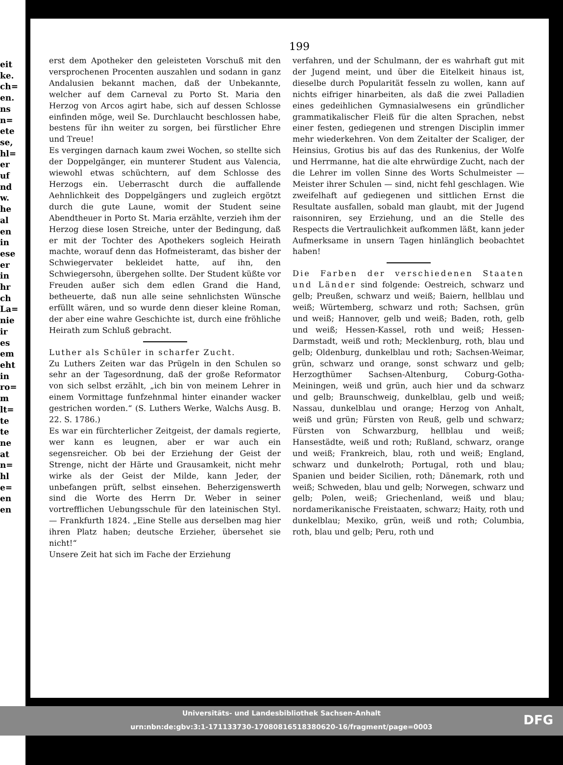eit
ke.
ch=
en.
ns
n=
ete
se,
hl=
er
uf
nd
w.
he
al
en
in
ese
er
in
hr
ch
La=
nie
ir
es
em
eht
in
ro=
m
lt=
te
te
ne
at
n=
hl
e=
en
en
199
erst dem Apotheker den geleisteten Vorschuß mit den versprochenen Procenten auszahlen und sodann in ganz Andalusien bekannt machen, daß der Unbekannte, welcher auf dem Carneval zu Porto St. Maria den Herzog von Arcos agirt habe, sich auf dessen Schlosse einfinden möge, weil Se. Durchlaucht beschlossen habe, bestens für ihn weiter zu sorgen, bei fürstlicher Ehre und Treue!
Es vergingen darnach kaum zwei Wochen, so stellte sich der Doppelgänger, ein munterer Student aus Valencia, wiewohl etwas schüchtern, auf dem Schlosse des Herzogs ein. Ueberrascht durch die auffallende Aehnlichkeit des Doppelgängers und zugleich ergötzt durch die gute Laune, womit der Student seine Abendtheuer in Porto St. Maria erzählte, verzieh ihm der Herzog diese losen Streiche, unter der Bedingung, daß er mit der Tochter des Apothekers sogleich Heirath machte, worauf denn das Hofmeisteramt, das bisher der Schwiegervater bekleidet hatte, auf ihn, den Schwiegersohn, übergehen sollte. Der Student küßte vor Freuden außer sich dem edlen Grand die Hand, betheuerte, daß nun alle seine sehnlichsten Wünsche erfüllt wären, und so wurde denn dieser kleine Roman, der aber eine wahre Geschichte ist, durch eine fröhliche Heirath zum Schluß gebracht.
Luther als Schüler in scharfer Zucht.
Zu Luthers Zeiten war das Prügeln in den Schulen so sehr an der Tagesordnung, daß der große Reformator von sich selbst erzählt, „ich bin von meinem Lehrer in einem Vormittage funfzehnmal hinter einander wacker gestrichen worden.“ (S. Luthers Werke, Walchs Ausg. B. 22. S. 1786.)
Es war ein fürchterlicher Zeitgeist, der damals regierte, wer kann es leugnen, aber er war auch ein segensreicher. Ob bei der Erziehung der Geist der Strenge, nicht der Härte und Grausamkeit, nicht mehr wirke als der Geist der Milde, kann Jeder, der unbefangen prüft, selbst einsehen. Beherzigenswerth sind die Worte des Herrn Dr. Weber in seiner vortrefflichen Uebungsschule für den lateinischen Styl. — Frankfurth 1824. „Eine Stelle aus derselben mag hier ihren Platz haben; deutsche Erzieher, übersehet sie nicht!“
Unsere Zeit hat sich im Fache der Erziehung
verfahren, und der Schulmann, der es wahrhaft gut mit der Jugend meint, und über die Eitelkeit hinaus ist, dieselbe durch Popularität fesseln zu wollen, kann auf nichts eifriger hinarbeiten, als daß die zwei Palladien eines gedeihlichen Gymnasialwesens ein gründlicher grammatikalischer Fleiß für die alten Sprachen, nebst einer festen, gediegenen und strengen Disciplin immer mehr wiederkehren. Von dem Zeitalter der Scaliger, der Heinsius, Grotius bis auf das des Runkenius, der Wolfe und Herrmanne, hat die alte ehrwürdige Zucht, nach der die Lehrer im vollen Sinne des Worts Schulmeister — Meister ihrer Schulen — sind, nicht fehl geschlagen. Wie zweifelhaft auf gediegenen und sittlichen Ernst die Resultate ausfallen, sobald man glaubt, mit der Jugend raisonniren, sey Erziehung, und an die Stelle des Respects die Vertraulichkeit aufkommen läßt, kann jeder Aufmerksame in unsern Tagen hinlänglich beobachtet haben!
Die Farben der verschiedenen Staaten und Länder sind folgende: Oestreich, schwarz und gelb; Preußen, schwarz und weiß; Baiern, hellblau und weiß; Würtemberg, schwarz und roth; Sachsen, grün und weiß; Hannover, gelb und weiß; Baden, roth, gelb und weiß; Hessen-Kassel, roth und weiß; Hessen-Darmstadt, weiß und roth; Mecklenburg, roth, blau und gelb; Oldenburg, dunkelblau und roth; Sachsen-Weimar, grün, schwarz und orange, sonst schwarz und gelb; Herzogthümer Sachsen-Altenburg, Coburg-Gotha-Meiningen, weiß und grün, auch hier und da schwarz und gelb; Braunschweig, dunkelblau, gelb und weiß; Nassau, dunkelblau und orange; Herzog von Anhalt, weiß und grün; Fürsten von Reuß, gelb und schwarz; Fürsten von Schwarzburg, hellblau und weiß; Hansestädte, weiß und roth; Rußland, schwarz, orange und weiß; Frankreich, blau, roth und weiß; England, schwarz und dunkelroth; Portugal, roth und blau; Spanien und beider Sicilien, roth; Dänemark, roth und weiß; Schweden, blau und gelb; Norwegen, schwarz und gelb; Polen, weiß; Griechenland, weiß und blau; nordamerikanische Freistaaten, schwarz; Haity, roth und dunkelblau; Mexiko, grün, weiß und roth; Columbia, roth, blau und gelb; Peru, roth und
Universitäts- und Landesbibliothek Sachsen-Anhalt
urn:nbn:de:gbv:3:1-171133730-17080816518380620-16/fragment/page=0003
DFG